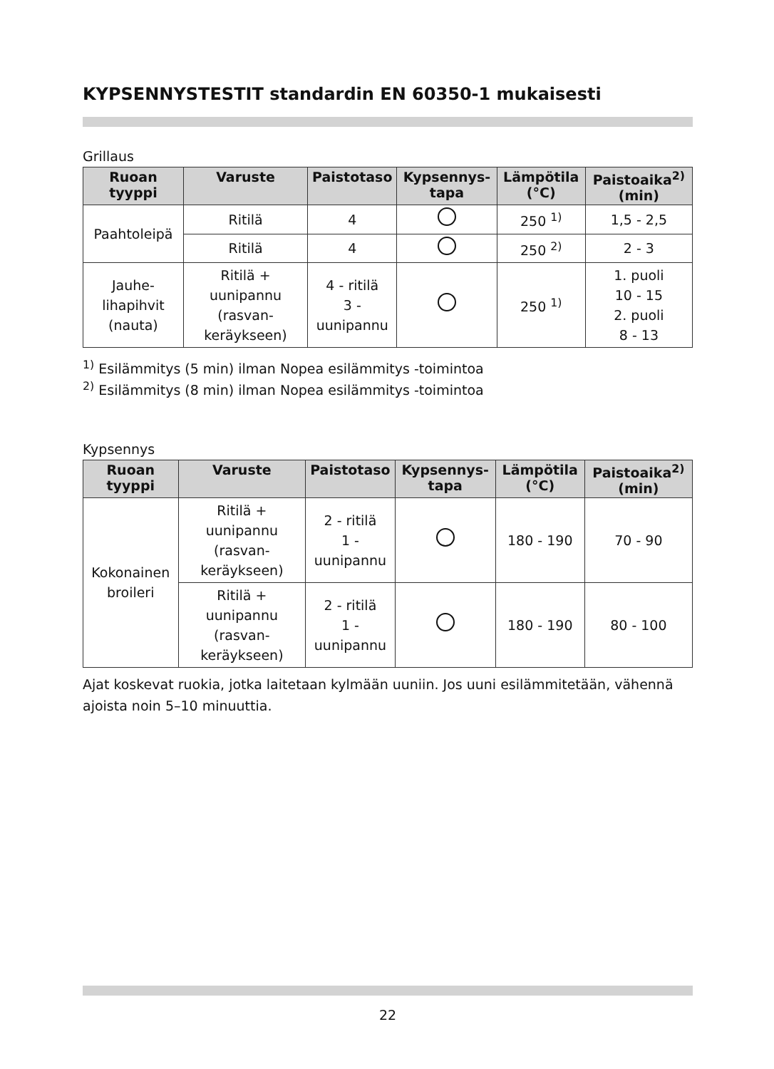KYPSENNYSTESTIT standardin EN 60350-1 mukaisesti
Grillaus
| Ruoan tyyppi | Varuste | Paistotaso | Kypsennys-tapa | Lämpötila (°C) | Paistoaika<sup>2)</sup> (min) |
| --- | --- | --- | --- | --- | --- |
| Paahtoleipä | Ritilä | 4 | | 250 <sup>1)</sup> | 1,5 - 2,5 |
| | Ritilä | 4 | | 250 <sup>2)</sup> | 2 - 3 |
| Jauhe-lihapihvit (nauta) | Ritilä + uunipannu (rasvan-keräykseen) | 4 - ritilä 3 - uunipannu | | 250 <sup>1)</sup> | 1. puoli 10 - 15 2. puoli 8 - 13 |
<sup>1)</sup> Esilämmitys (5 min) ilman Nopea esilämmitys -toimintoa
<sup>2)</sup> Esilämmitys (8 min) ilman Nopea esilämmitys -toimintoa
Kypsennys
| Ruoan tyyppi | Varuste | Paistotaso | Kypsennys-tapa | Lämpötila (°C) | Paistoaika<sup>2)</sup> (min) |
| --- | --- | --- | --- | --- | --- |
| Kokonainen broileri | Ritilä + uunipannu (rasvan-keräykseen) | 2 - ritilä 1 - uunipannu | | 180 - 190 | 70 - 90 |
| | Ritilä + uunipannu (rasvan-keräykseen) | 2 - ritilä 1 - uunipannu | | 180 - 190 | 80 - 100 |
Ajat koskevat ruokia, jotka laitetaan kylmään uuniin. Jos uuni esilämmitetään, vähennä ajoista noin 5–10 minuuttia.
22